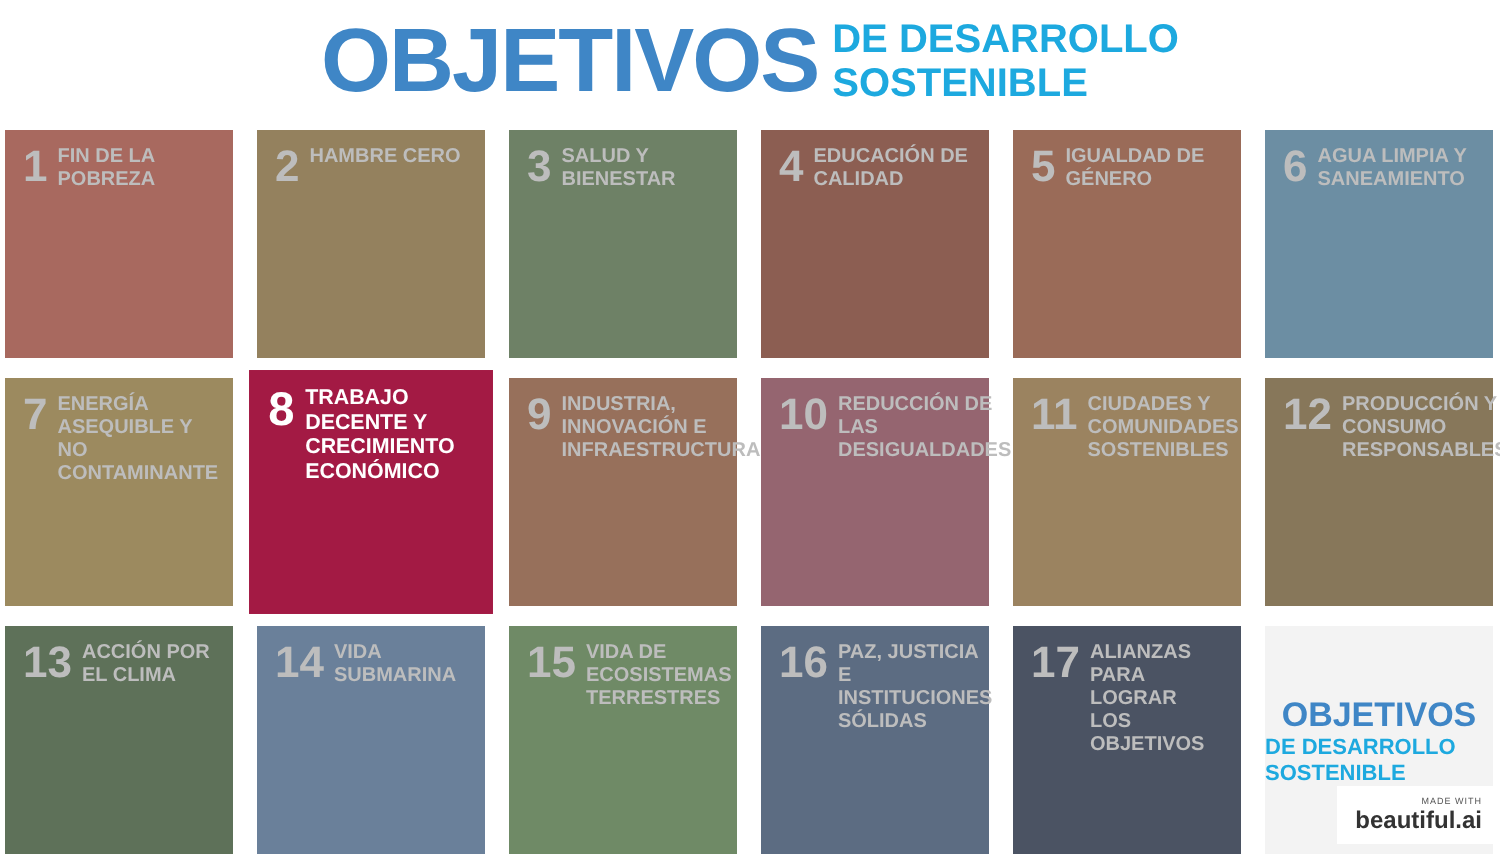OBJETIVOS
DE DESARROLLO
SOSTENIBLE
1 FIN DE LA POBREZA
2 HAMBRE CERO
3 SALUD Y BIENESTAR
4 EDUCACIÓN DE CALIDAD
5 IGUALDAD DE GÉNERO
6 AGUA LIMPIA Y SANEAMIENTO
7 ENERGÍA ASEQUIBLE Y NO CONTAMINANTE
8 TRABAJO DECENTE Y CRECIMIENTO ECONÓMICO
9 INDUSTRIA, INNOVACIÓN E INFRAESTRUCTURA
10 REDUCCIÓN DE LAS DESIGUALDADES
11 CIUDADES Y COMUNIDADES SOSTENIBLES
12 PRODUCCIÓN Y CONSUMO RESPONSABLES
13 ACCIÓN POR EL CLIMA
14 VIDA SUBMARINA
15 VIDA DE ECOSISTEMAS TERRESTRES
16 PAZ, JUSTICIA E INSTITUCIONES SÓLIDAS
17 ALIANZAS PARA LOGRAR LOS OBJETIVOS
OBJETIVOS
DE DESARROLLO SOSTENIBLE
MADE WITH
beautiful.ai